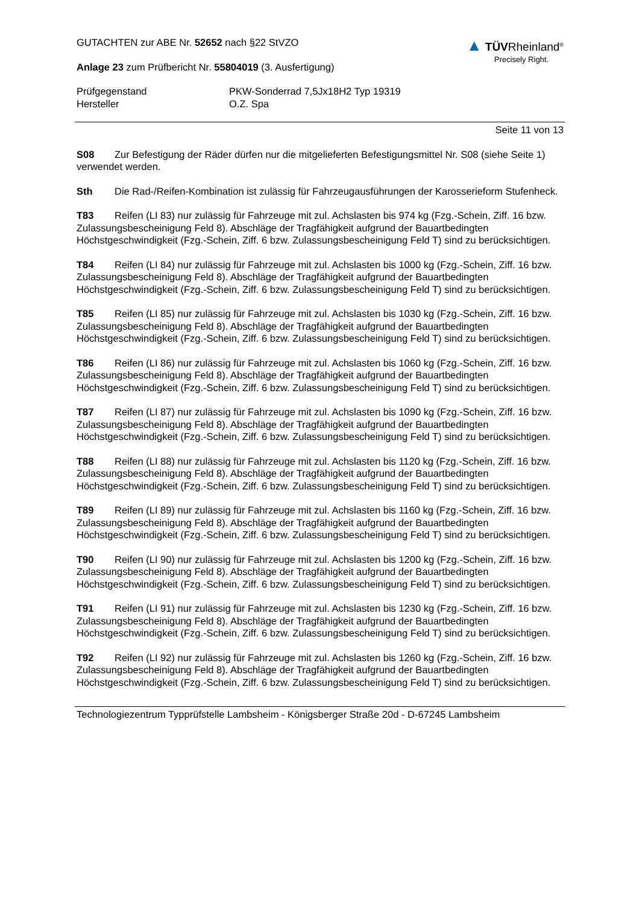GUTACHTEN zur ABE Nr. 52652 nach §22 StVZO
Anlage 23 zum Prüfbericht Nr. 55804019 (3. Ausfertigung)
▲ TÜVRheinland<sup>®</sup>
Precisely Right.
Prüfgegenstand
Hersteller
PKW-Sonderrad 7,5Jx18H2 Typ 19319
O.Z. Spa
Seite 11 von 13
S08 Zur Befestigung der Räder dürfen nur die mitgelieferten Befestigungsmittel Nr. S08 (siehe Seite 1) verwendet werden.
Sth Die Rad-/Reifen-Kombination ist zulässig für Fahrzeugausführungen der Karosserieform Stufenheck.
T83 Reifen (LI 83) nur zulässig für Fahrzeuge mit zul. Achslasten bis 974 kg (Fzg.-Schein, Ziff. 16 bzw. Zulassungsbescheinigung Feld 8). Abschläge der Tragfähigkeit aufgrund der Bauartbedingten Höchstgeschwindigkeit (Fzg.-Schein, Ziff. 6 bzw. Zulassungsbescheinigung Feld T) sind zu berücksichtigen.
T84 Reifen (LI 84) nur zulässig für Fahrzeuge mit zul. Achslasten bis 1000 kg (Fzg.-Schein, Ziff. 16 bzw. Zulassungsbescheinigung Feld 8). Abschläge der Tragfähigkeit aufgrund der Bauartbedingten Höchstgeschwindigkeit (Fzg.-Schein, Ziff. 6 bzw. Zulassungsbescheinigung Feld T) sind zu berücksichtigen.
T85 Reifen (LI 85) nur zulässig für Fahrzeuge mit zul. Achslasten bis 1030 kg (Fzg.-Schein, Ziff. 16 bzw. Zulassungsbescheinigung Feld 8). Abschläge der Tragfähigkeit aufgrund der Bauartbedingten Höchstgeschwindigkeit (Fzg.-Schein, Ziff. 6 bzw. Zulassungsbescheinigung Feld T) sind zu berücksichtigen.
T86 Reifen (LI 86) nur zulässig für Fahrzeuge mit zul. Achslasten bis 1060 kg (Fzg.-Schein, Ziff. 16 bzw. Zulassungsbescheinigung Feld 8). Abschläge der Tragfähigkeit aufgrund der Bauartbedingten Höchstgeschwindigkeit (Fzg.-Schein, Ziff. 6 bzw. Zulassungsbescheinigung Feld T) sind zu berücksichtigen.
T87 Reifen (LI 87) nur zulässig für Fahrzeuge mit zul. Achslasten bis 1090 kg (Fzg.-Schein, Ziff. 16 bzw. Zulassungsbescheinigung Feld 8). Abschläge der Tragfähigkeit aufgrund der Bauartbedingten Höchstgeschwindigkeit (Fzg.-Schein, Ziff. 6 bzw. Zulassungsbescheinigung Feld T) sind zu berücksichtigen.
T88 Reifen (LI 88) nur zulässig für Fahrzeuge mit zul. Achslasten bis 1120 kg (Fzg.-Schein, Ziff. 16 bzw. Zulassungsbescheinigung Feld 8). Abschläge der Tragfähigkeit aufgrund der Bauartbedingten Höchstgeschwindigkeit (Fzg.-Schein, Ziff. 6 bzw. Zulassungsbescheinigung Feld T) sind zu berücksichtigen.
T89 Reifen (LI 89) nur zulässig für Fahrzeuge mit zul. Achslasten bis 1160 kg (Fzg.-Schein, Ziff. 16 bzw. Zulassungsbescheinigung Feld 8). Abschläge der Tragfähigkeit aufgrund der Bauartbedingten Höchstgeschwindigkeit (Fzg.-Schein, Ziff. 6 bzw. Zulassungsbescheinigung Feld T) sind zu berücksichtigen.
T90 Reifen (LI 90) nur zulässig für Fahrzeuge mit zul. Achslasten bis 1200 kg (Fzg.-Schein, Ziff. 16 bzw. Zulassungsbescheinigung Feld 8). Abschläge der Tragfähigkeit aufgrund der Bauartbedingten Höchstgeschwindigkeit (Fzg.-Schein, Ziff. 6 bzw. Zulassungsbescheinigung Feld T) sind zu berücksichtigen.
T91 Reifen (LI 91) nur zulässig für Fahrzeuge mit zul. Achslasten bis 1230 kg (Fzg.-Schein, Ziff. 16 bzw. Zulassungsbescheinigung Feld 8). Abschläge der Tragfähigkeit aufgrund der Bauartbedingten Höchstgeschwindigkeit (Fzg.-Schein, Ziff. 6 bzw. Zulassungsbescheinigung Feld T) sind zu berücksichtigen.
T92 Reifen (LI 92) nur zulässig für Fahrzeuge mit zul. Achslasten bis 1260 kg (Fzg.-Schein, Ziff. 16 bzw. Zulassungsbescheinigung Feld 8). Abschläge der Tragfähigkeit aufgrund der Bauartbedingten Höchstgeschwindigkeit (Fzg.-Schein, Ziff. 6 bzw. Zulassungsbescheinigung Feld T) sind zu berücksichtigen.
Technologiezentrum Typprüfstelle Lambsheim - Königsberger Straße 20d - D-67245 Lambsheim